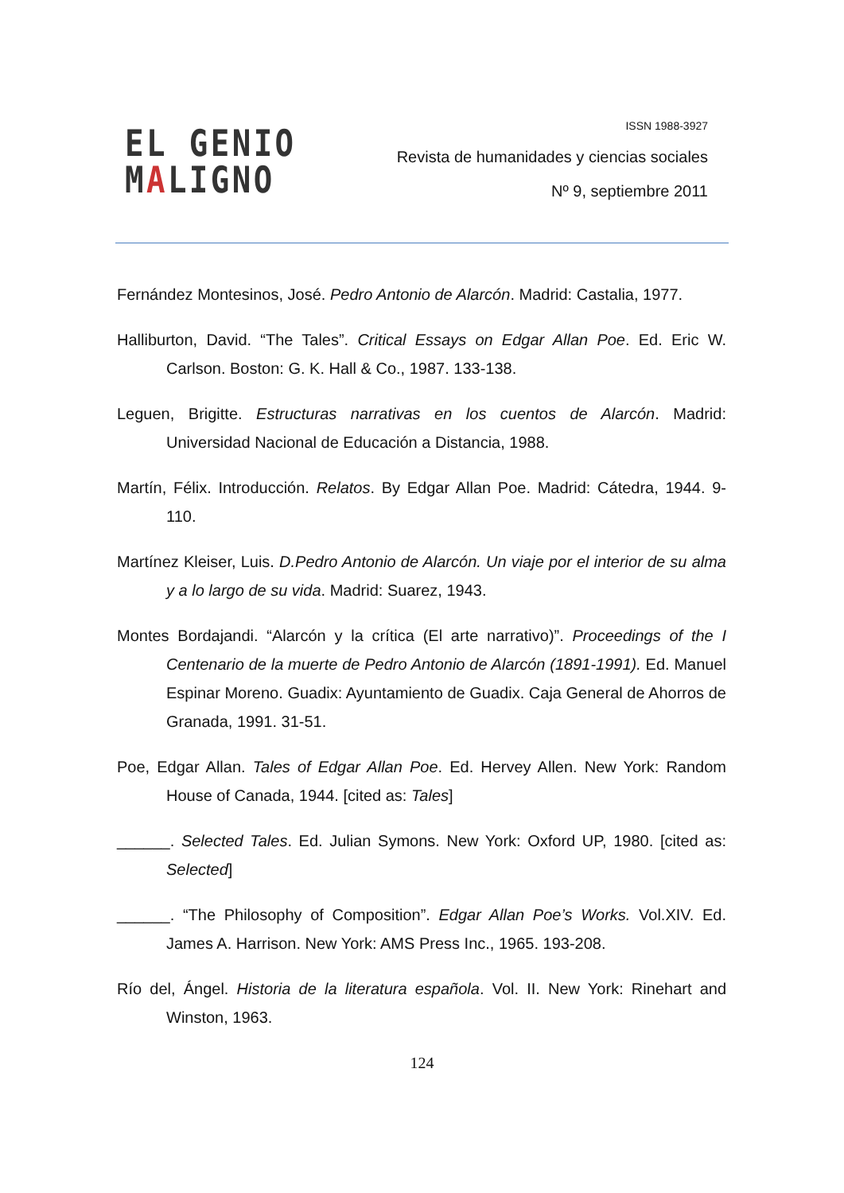EL GENIO
MALIGNO
ISSN 1988-3927
Revista de humanidades y ciencias sociales
Nº 9, septiembre 2011
Fernández Montesinos, José. Pedro Antonio de Alarcón. Madrid: Castalia, 1977.
Halliburton, David. “The Tales”. Critical Essays on Edgar Allan Poe. Ed. Eric W. Carlson. Boston: G. K. Hall & Co., 1987. 133-138.
Leguen, Brigitte. Estructuras narrativas en los cuentos de Alarcón. Madrid: Universidad Nacional de Educación a Distancia, 1988.
Martín, Félix. Introducción. Relatos. By Edgar Allan Poe. Madrid: Cátedra, 1944. 9-110.
Martínez Kleiser, Luis. D.Pedro Antonio de Alarcón. Un viaje por el interior de su alma y a lo largo de su vida. Madrid: Suarez, 1943.
Montes Bordajandi. “Alarcón y la crítica (El arte narrativo)”. Proceedings of the I Centenario de la muerte de Pedro Antonio de Alarcón (1891-1991). Ed. Manuel Espinar Moreno. Guadix: Ayuntamiento de Guadix. Caja General de Ahorros de Granada, 1991. 31-51.
Poe, Edgar Allan. Tales of Edgar Allan Poe. Ed. Hervey Allen. New York: Random House of Canada, 1944. [cited as: Tales]
______. Selected Tales. Ed. Julian Symons. New York: Oxford UP, 1980. [cited as: Selected]
______. “The Philosophy of Composition”. Edgar Allan Poe’s Works. Vol.XIV. Ed. James A. Harrison. New York: AMS Press Inc., 1965. 193-208.
Río del, Ángel. Historia de la literatura española. Vol. II. New York: Rinehart and Winston, 1963.
124